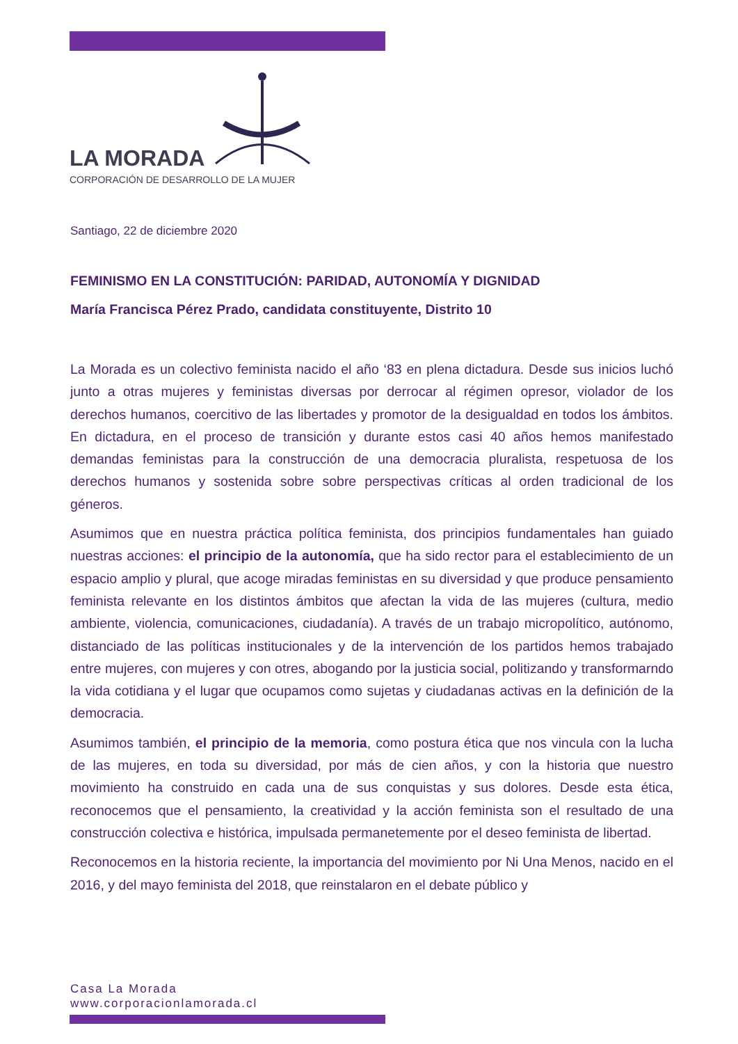LA MORADA
CORPORACIÓN DE DESARROLLO DE LA MUJER
Santiago, 22 de diciembre 2020
FEMINISMO EN LA CONSTITUCIÓN: PARIDAD, AUTONOMÍA Y DIGNIDAD
María Francisca Pérez Prado, candidata constituyente, Distrito 10
La Morada es un colectivo feminista nacido el año ‘83 en plena dictadura. Desde sus inicios luchó junto a otras mujeres y feministas diversas por derrocar al régimen opresor, violador de los derechos humanos, coercitivo de las libertades y promotor de la desigualdad en todos los ámbitos. En dictadura, en el proceso de transición y durante estos casi 40 años hemos manifestado demandas feministas para la construcción de una democracia pluralista, respetuosa de los derechos humanos y sostenida sobre sobre perspectivas críticas al orden tradicional de los géneros.
Asumimos que en nuestra práctica política feminista, dos principios fundamentales han guiado nuestras acciones: el principio de la autonomía, que ha sido rector para el establecimiento de un espacio amplio y plural, que acoge miradas feministas en su diversidad y que produce pensamiento feminista relevante en los distintos ámbitos que afectan la vida de las mujeres (cultura, medio ambiente, violencia, comunicaciones, ciudadanía). A través de un trabajo micropolítico, autónomo, distanciado de las políticas institucionales y de la intervención de los partidos hemos trabajado entre mujeres, con mujeres y con otres, abogando por la justicia social, politizando y transformarndo la vida cotidiana y el lugar que ocupamos como sujetas y ciudadanas activas en la definición de la democracia.
Asumimos también, el principio de la memoria, como postura ética que nos vincula con la lucha de las mujeres, en toda su diversidad, por más de cien años, y con la historia que nuestro movimiento ha construido en cada una de sus conquistas y sus dolores. Desde esta ética, reconocemos que el pensamiento, la creatividad y la acción feminista son el resultado de una construcción colectiva e histórica, impulsada permanetemente por el deseo feminista de libertad.
Reconocemos en la historia reciente, la importancia del movimiento por Ni Una Menos, nacido en el 2016, y del mayo feminista del 2018, que reinstalaron en el debate público y
Casa La Morada
www.corporacionlamorada.cl